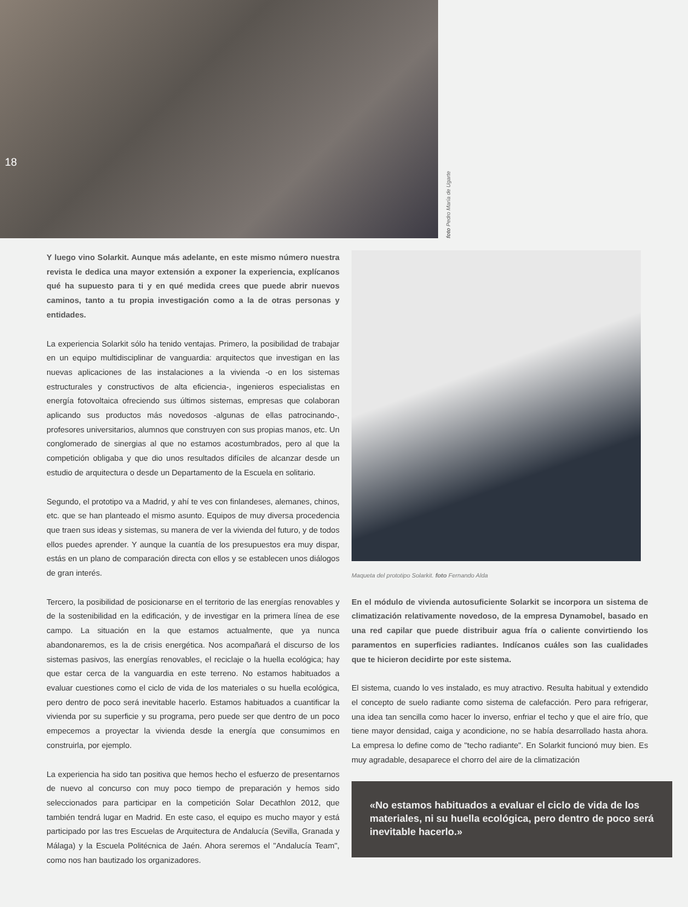18
foto Pedro María de Ugarte
Y luego vino Solarkit. Aunque más adelante, en este mismo número nuestra revista le dedica una mayor extensión a exponer la experiencia, explícanos qué ha supuesto para ti y en qué medida crees que puede abrir nuevos caminos, tanto a tu propia investigación como a la de otras personas y entidades.
La experiencia Solarkit sólo ha tenido ventajas. Primero, la posibilidad de trabajar en un equipo multidisciplinar de vanguardia: arquitectos que investigan en las nuevas aplicaciones de las instalaciones a la vivienda -o en los sistemas estructurales y constructivos de alta eficiencia-, ingenieros especialistas en energía fotovoltaica ofreciendo sus últimos sistemas, empresas que colaboran aplicando sus productos más novedosos -algunas de ellas patrocinando-, profesores universitarios, alumnos que construyen con sus propias manos, etc. Un conglomerado de sinergias al que no estamos acostumbrados, pero al que la competición obligaba y que dio unos resultados difíciles de alcanzar desde un estudio de arquitectura o desde un Departamento de la Escuela en solitario.
Segundo, el prototipo va a Madrid, y ahí te ves con finlandeses, alemanes, chinos, etc. que se han planteado el mismo asunto. Equipos de muy diversa procedencia que traen sus ideas y sistemas, su manera de ver la vivienda del futuro, y de todos ellos puedes aprender. Y aunque la cuantía de los presupuestos era muy dispar, estás en un plano de comparación directa con ellos y se establecen unos diálogos de gran interés.
Tercero, la posibilidad de posicionarse en el territorio de las energías renovables y de la sostenibilidad en la edificación, y de investigar en la primera línea de ese campo. La situación en la que estamos actualmente, que ya nunca abandonaremos, es la de crisis energética. Nos acompañará el discurso de los sistemas pasivos, las energías renovables, el reciclaje o la huella ecológica; hay que estar cerca de la vanguardia en este terreno. No estamos habituados a evaluar cuestiones como el ciclo de vida de los materiales o su huella ecológica, pero dentro de poco será inevitable hacerlo. Estamos habituados a cuantificar la vivienda por su superficie y su programa, pero puede ser que dentro de un poco empecemos a proyectar la vivienda desde la energía que consumimos en construirla, por ejemplo.
La experiencia ha sido tan positiva que hemos hecho el esfuerzo de presentarnos de nuevo al concurso con muy poco tiempo de preparación y hemos sido seleccionados para participar en la competición Solar Decathlon 2012, que también tendrá lugar en Madrid. En este caso, el equipo es mucho mayor y está participado por las tres Escuelas de Arquitectura de Andalucía (Sevilla, Granada y Málaga) y la Escuela Politécnica de Jaén. Ahora seremos el "Andalucía Team", como nos han bautizado los organizadores.
Maqueta del prototipo Solarkit. foto Fernando Alda
En el módulo de vivienda autosuficiente Solarkit se incorpora un sistema de climatización relativamente novedoso, de la empresa Dynamobel, basado en una red capilar que puede distribuir agua fría o caliente convirtiendo los paramentos en superficies radiantes. Indícanos cuáles son las cualidades que te hicieron decidirte por este sistema.
El sistema, cuando lo ves instalado, es muy atractivo. Resulta habitual y extendido el concepto de suelo radiante como sistema de calefacción. Pero para refrigerar, una idea tan sencilla como hacer lo inverso, enfriar el techo y que el aire frío, que tiene mayor densidad, caiga y acondicione, no se había desarrollado hasta ahora. La empresa lo define como de "techo radiante". En Solarkit funcionó muy bien. Es muy agradable, desaparece el chorro del aire de la climatización
«No estamos habituados a evaluar el ciclo de vida de los materiales, ni su huella ecológica, pero dentro de poco será inevitable hacerlo.»